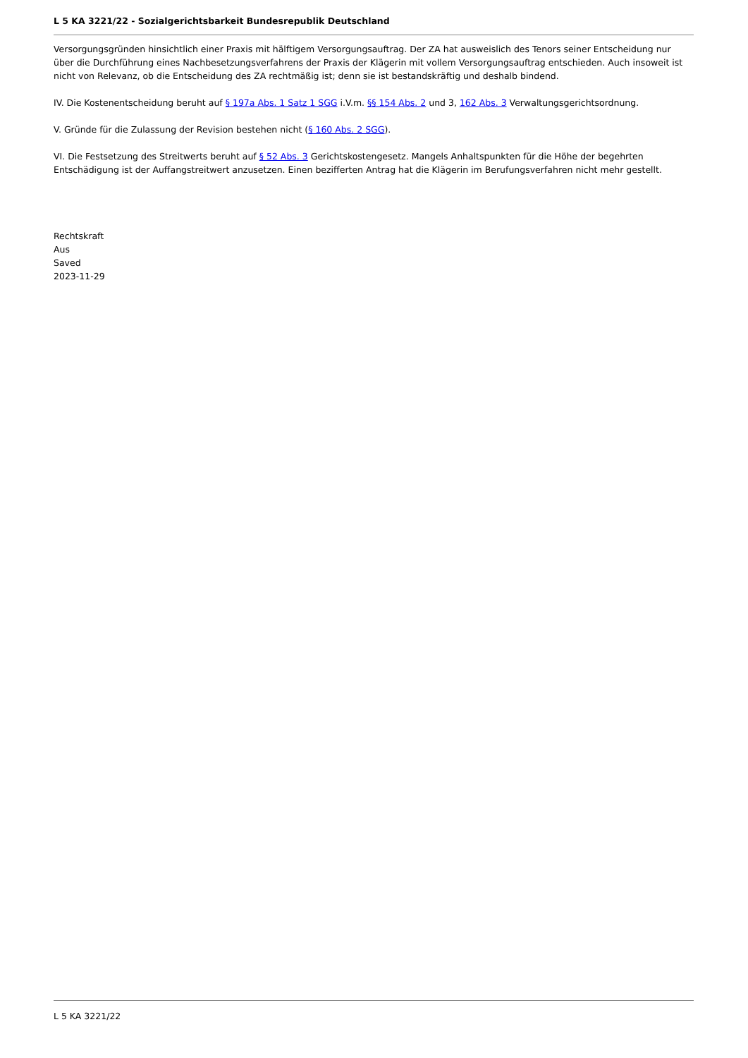L 5 KA 3221/22 - Sozialgerichtsbarkeit Bundesrepublik Deutschland
Versorgungsgründen hinsichtlich einer Praxis mit hälftigem Versorgungsauftrag. Der ZA hat ausweislich des Tenors seiner Entscheidung nur über die Durchführung eines Nachbesetzungsverfahrens der Praxis der Klägerin mit vollem Versorgungsauftrag entschieden. Auch insoweit ist nicht von Relevanz, ob die Entscheidung des ZA rechtmäßig ist; denn sie ist bestandskräftig und deshalb bindend.
IV. Die Kostenentscheidung beruht auf § 197a Abs. 1 Satz 1 SGG i.V.m. §§ 154 Abs. 2 und 3, 162 Abs. 3 Verwaltungsgerichtsordnung.
V. Gründe für die Zulassung der Revision bestehen nicht (§ 160 Abs. 2 SGG).
VI. Die Festsetzung des Streitwerts beruht auf § 52 Abs. 3 Gerichtskostengesetz. Mangels Anhaltspunkten für die Höhe der begehrten Entschädigung ist der Auffangstreitwert anzusetzen. Einen bezifferten Antrag hat die Klägerin im Berufungsverfahren nicht mehr gestellt.
Rechtskraft
Aus
Saved
2023-11-29
L 5 KA 3221/22